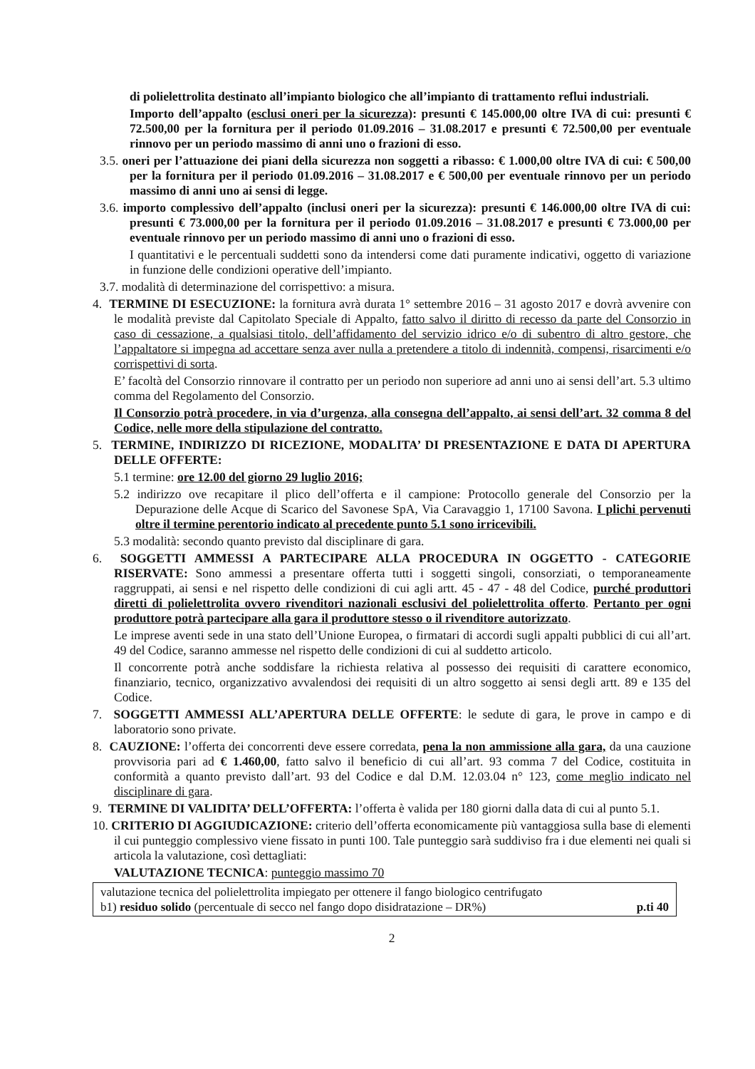di polielettrolita destinato all’impianto biologico che all’impianto di trattamento reflui industriali.
Importo dell’appalto (esclusi oneri per la sicurezza): presunti € 145.000,00 oltre IVA di cui: presunti € 72.500,00 per la fornitura per il periodo 01.09.2016 – 31.08.2017 e presunti € 72.500,00 per eventuale rinnovo per un periodo massimo di anni uno o frazioni di esso.
3.5. oneri per l’attuazione dei piani della sicurezza non soggetti a ribasso: € 1.000,00 oltre IVA di cui: € 500,00 per la fornitura per il periodo 01.09.2016 – 31.08.2017 e € 500,00 per eventuale rinnovo per un periodo massimo di anni uno ai sensi di legge.
3.6. importo complessivo dell’appalto (inclusi oneri per la sicurezza): presunti € 146.000,00 oltre IVA di cui: presunti € 73.000,00 per la fornitura per il periodo 01.09.2016 – 31.08.2017 e presunti € 73.000,00 per eventuale rinnovo per un periodo massimo di anni uno o frazioni di esso.
I quantitativi e le percentuali suddetti sono da intendersi come dati puramente indicativi, oggetto di variazione in funzione delle condizioni operative dell’impianto.
3.7. modalità di determinazione del corrispettivo: a misura.
4. TERMINE DI ESECUZIONE: la fornitura avrà durata 1° settembre 2016 – 31 agosto 2017 e dovrà avvenire con le modalità previste dal Capitolato Speciale di Appalto, fatto salvo il diritto di recesso da parte del Consorzio in caso di cessazione, a qualsiasi titolo, dell’affidamento del servizio idrico e/o di subentro di altro gestore, che l’appaltatore si impegna ad accettare senza aver nulla a pretendere a titolo di indennità, compensi, risarcimenti e/o corrispettivi di sorta.
E’ facoltà del Consorzio rinnovare il contratto per un periodo non superiore ad anni uno ai sensi dell’art. 5.3 ultimo comma del Regolamento del Consorzio.
Il Consorzio potrà procedere, in via d’urgenza, alla consegna dell’appalto, ai sensi dell’art. 32 comma 8 del Codice, nelle more della stipulazione del contratto.
5. TERMINE, INDIRIZZO DI RICEZIONE, MODALITA’ DI PRESENTAZIONE E DATA DI APERTURA DELLE OFFERTE:
5.1 termine: ore 12.00 del giorno 29 luglio 2016;
5.2 indirizzo ove recapitare il plico dell’offerta e il campione: Protocollo generale del Consorzio per la Depurazione delle Acque di Scarico del Savonese SpA, Via Caravaggio 1, 17100 Savona. I plichi pervenuti oltre il termine perentorio indicato al precedente punto 5.1 sono irricevibili.
5.3 modalità: secondo quanto previsto dal disciplinare di gara.
6. SOGGETTI AMMESSI A PARTECIPARE ALLA PROCEDURA IN OGGETTO - CATEGORIE RISERVATE: Sono ammessi a presentare offerta tutti i soggetti singoli, consorziati, o temporaneamente raggruppati, ai sensi e nel rispetto delle condizioni di cui agli artt. 45 - 47 - 48 del Codice, purché produttori diretti di polielettrolita ovvero rivenditori nazionali esclusivi del polielettrolita offerto. Pertanto per ogni produttore potrà partecipare alla gara il produttore stesso o il rivenditore autorizzato.
Le imprese aventi sede in una stato dell’Unione Europea, o firmatari di accordi sugli appalti pubblici di cui all’art. 49 del Codice, saranno ammesse nel rispetto delle condizioni di cui al suddetto articolo.
Il concorrente potrà anche soddisfare la richiesta relativa al possesso dei requisiti di carattere economico, finanziario, tecnico, organizzativo avvalendosi dei requisiti di un altro soggetto ai sensi degli artt. 89 e 135 del Codice.
7. SOGGETTI AMMESSI ALL’APERTURA DELLE OFFERTE: le sedute di gara, le prove in campo e di laboratorio sono private.
8. CAUZIONE: l’offerta dei concorrenti deve essere corredata, pena la non ammissione alla gara, da una cauzione provvisoria pari ad € 1.460,00, fatto salvo il beneficio di cui all’art. 93 comma 7 del Codice, costituita in conformità a quanto previsto dall’art. 93 del Codice e dal D.M. 12.03.04 n° 123, come meglio indicato nel disciplinare di gara.
9. TERMINE DI VALIDITA’ DELL’OFFERTA: l’offerta è valida per 180 giorni dalla data di cui al punto 5.1.
10. CRITERIO DI AGGIUDICAZIONE: criterio dell’offerta economicamente più vantaggiosa sulla base di elementi il cui punteggio complessivo viene fissato in punti 100. Tale punteggio sarà suddiviso fra i due elementi nei quali si articola la valutazione, così dettagliati:
VALUTAZIONE TECNICA: punteggio massimo 70
| valutazione tecnica del polielettrolita impiegato per ottenere il fango biologico centrifugato b1) residuo solido (percentuale di secco nel fango dopo disidratazione – DR%) p.ti 40 |
2